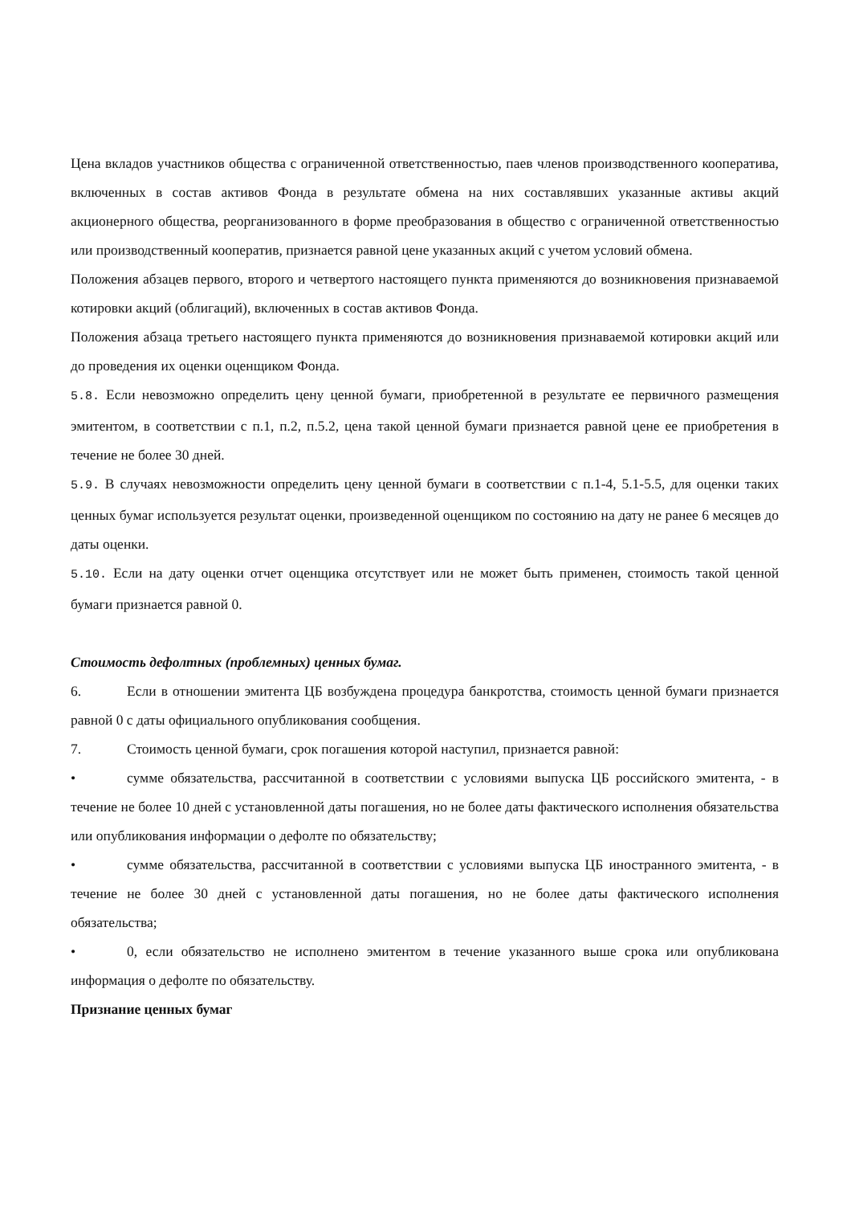Цена вкладов участников общества с ограниченной ответственностью, паев членов производственного кооператива, включенных в состав активов Фонда в результате обмена на них составлявших указанные активы акций акционерного общества, реорганизованного в форме преобразования в общество с ограниченной ответственностью или производственный кооператив, признается равной цене указанных акций с учетом условий обмена.
Положения абзацев первого, второго и четвертого настоящего пункта применяются до возникновения признаваемой котировки акций (облигаций), включенных в состав активов Фонда.
Положения абзаца третьего настоящего пункта применяются до возникновения признаваемой котировки акций или до проведения их оценки оценщиком Фонда.
5.8. Если невозможно определить цену ценной бумаги, приобретенной в результате ее первичного размещения эмитентом, в соответствии с п.1, п.2, п.5.2, цена такой ценной бумаги признается равной цене ее приобретения в течение не более 30 дней.
5.9. В случаях невозможности определить цену ценной бумаги в соответствии с п.1-4, 5.1-5.5, для оценки таких ценных бумаг используется результат оценки, произведенной оценщиком по состоянию на дату не ранее 6 месяцев до даты оценки.
5.10. Если на дату оценки отчет оценщика отсутствует или не может быть применен, стоимость такой ценной бумаги признается равной 0.
Стоимость дефолтных (проблемных) ценных бумаг.
6. Если в отношении эмитента ЦБ возбуждена процедура банкротства, стоимость ценной бумаги признается равной 0 с даты официального опубликования сообщения.
7. Стоимость ценной бумаги, срок погашения которой наступил, признается равной:
• сумме обязательства, рассчитанной в соответствии с условиями выпуска ЦБ российского эмитента, - в течение не более 10 дней с установленной даты погашения, но не более даты фактического исполнения обязательства или опубликования информации о дефолте по обязательству;
• сумме обязательства, рассчитанной в соответствии с условиями выпуска ЦБ иностранного эмитента, - в течение не более 30 дней с установленной даты погашения, но не более даты фактического исполнения обязательства;
• 0, если обязательство не исполнено эмитентом в течение указанного выше срока или опубликована информация о дефолте по обязательству.
Признание ценных бумаг